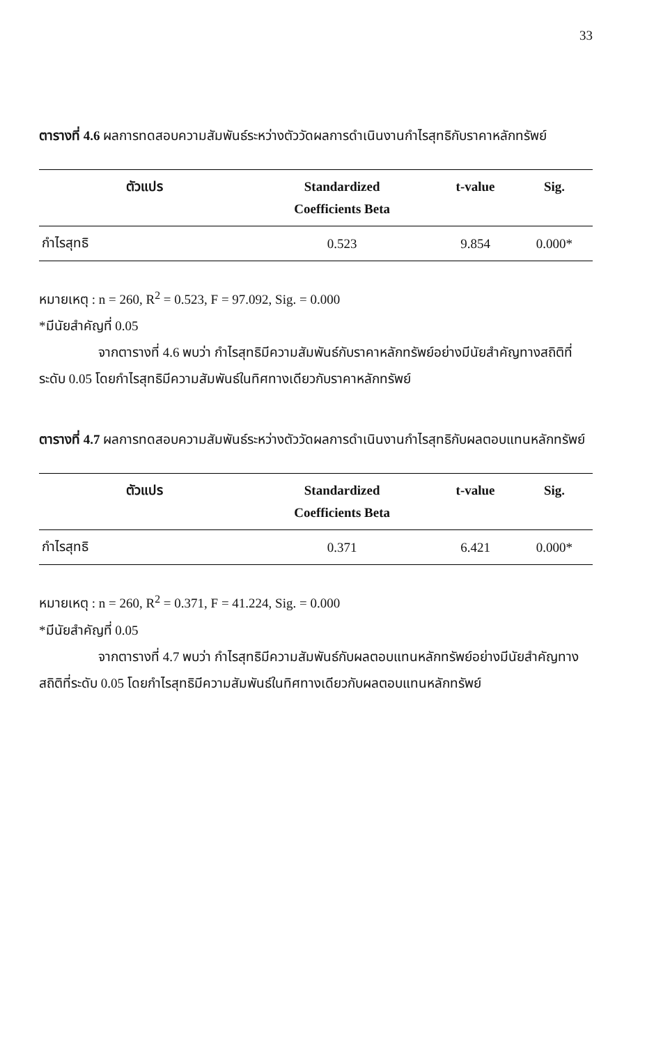33
ตารางที่ 4.6 ผลการทดสอบความสัมพันธ์ระหว่างตัววัดผลการดำเนินงานกำไรสุทธิกับราคาหลักทรัพย์
| ตัวแปร | Standardized Coefficients Beta | t-value | Sig. |
| --- | --- | --- | --- |
| กำไรสุทธิ | 0.523 | 9.854 | 0.000* |
หมายเหตุ : n = 260, R<sup>2</sup> = 0.523, F = 97.092, Sig. = 0.000
*มีนัยสำคัญที่ 0.05
จากตารางที่ 4.6 พบว่า กำไรสุทธิมีความสัมพันธ์กับราคาหลักทรัพย์อย่างมีนัยสำคัญทางสถิติที่ระดับ 0.05 โดยกำไรสุทธิมีความสัมพันธ์ในทิศทางเดียวกับราคาหลักทรัพย์
ตารางที่ 4.7 ผลการทดสอบความสัมพันธ์ระหว่างตัววัดผลการดำเนินงานกำไรสุทธิกับผลตอบแทนหลักทรัพย์
| ตัวแปร | Standardized Coefficients Beta | t-value | Sig. |
| --- | --- | --- | --- |
| กำไรสุทธิ | 0.371 | 6.421 | 0.000* |
หมายเหตุ : n = 260, R<sup>2</sup> = 0.371, F = 41.224, Sig. = 0.000
*มีนัยสำคัญที่ 0.05
จากตารางที่ 4.7 พบว่า กำไรสุทธิมีความสัมพันธ์กับผลตอบแทนหลักทรัพย์อย่างมีนัยสำคัญทางสถิติที่ระดับ 0.05 โดยกำไรสุทธิมีความสัมพันธ์ในทิศทางเดียวกับผลตอบแทนหลักทรัพย์